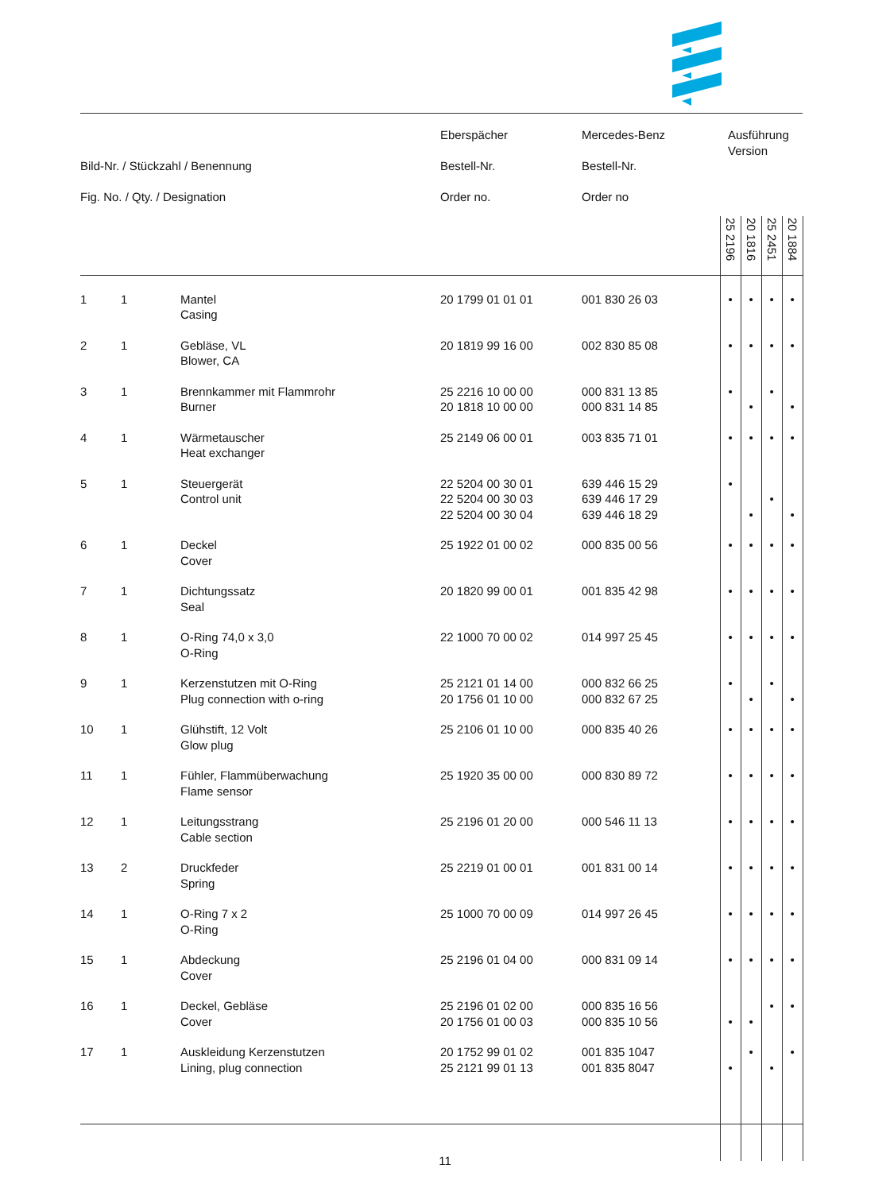| Bild-Nr. / Stückzahl / Benennung Fig. No. / Qty. / Designation | | | Eberspächer Bestell-Nr. Order no. | Mercedes-Benz Bestell-Nr. Order no | Ausführung Version | | | |
| --- | --- | --- | --- | --- | --- | --- | --- | --- |
| | | | | | 25 2196 | 20 1816 | 25 2451 | 20 1884 |
| 1 | 1 | Mantel Casing | 20 1799 01 01 01 | 001 830 26 03 | • | • | • | • |
| 2 | 1 | Gebläse, VL Blower, CA | 20 1819 99 16 00 | 002 830 85 08 | • | • | • | • |
| 3 | 1 | Brennkammer mit Flammrohr Burner | 25 2216 10 00 00 20 1818 10 00 00 | 000 831 13 85 000 831 14 85 | • | • | • | • |
| 4 | 1 | Wärmetauscher Heat exchanger | 25 2149 06 00 01 | 003 835 71 01 | • | • | • | • |
| 5 | 1 | Steuergerät Control unit | 22 5204 00 30 01 22 5204 00 30 03 22 5204 00 30 04 | 639 446 15 29 639 446 17 29 639 446 18 29 | • | • | • | • |
| 6 | 1 | Deckel Cover | 25 1922 01 00 02 | 000 835 00 56 | • | • | • | • |
| 7 | 1 | Dichtungssatz Seal | 20 1820 99 00 01 | 001 835 42 98 | • | • | • | • |
| 8 | 1 | O-Ring 74,0 x 3,0 O-Ring | 22 1000 70 00 02 | 014 997 25 45 | • | • | • | • |
| 9 | 1 | Kerzenstutzen mit O-Ring Plug connection with o-ring | 25 2121 01 14 00 20 1756 01 10 00 | 000 832 66 25 000 832 67 25 | • | • | • | • |
| 10 | 1 | Glühstift, 12 Volt Glow plug | 25 2106 01 10 00 | 000 835 40 26 | • | • | • | • |
| 11 | 1 | Fühler, Flammüberwachung Flame sensor | 25 1920 35 00 00 | 000 830 89 72 | • | • | • | • |
| 12 | 1 | Leitungsstrang Cable section | 25 2196 01 20 00 | 000 546 11 13 | • | • | • | • |
| 13 | 2 | Druckfeder Spring | 25 2219 01 00 01 | 001 831 00 14 | • | • | • | • |
| 14 | 1 | O-Ring 7 x 2 O-Ring | 25 1000 70 00 09 | 014 997 26 45 | • | • | • | • |
| 15 | 1 | Abdeckung Cover | 25 2196 01 04 00 | 000 831 09 14 | • | • | • | • |
| 16 | 1 | Deckel, Gebläse Cover | 25 2196 01 02 00 20 1756 01 00 03 | 000 835 16 56 000 835 10 56 | • | • | • | • |
| 17 | 1 | Auskleidung Kerzenstutzen Lining, plug connection | 20 1752 99 01 02 25 2121 99 01 13 | 001 835 1047 001 835 8047 | • | • | • | • |
11